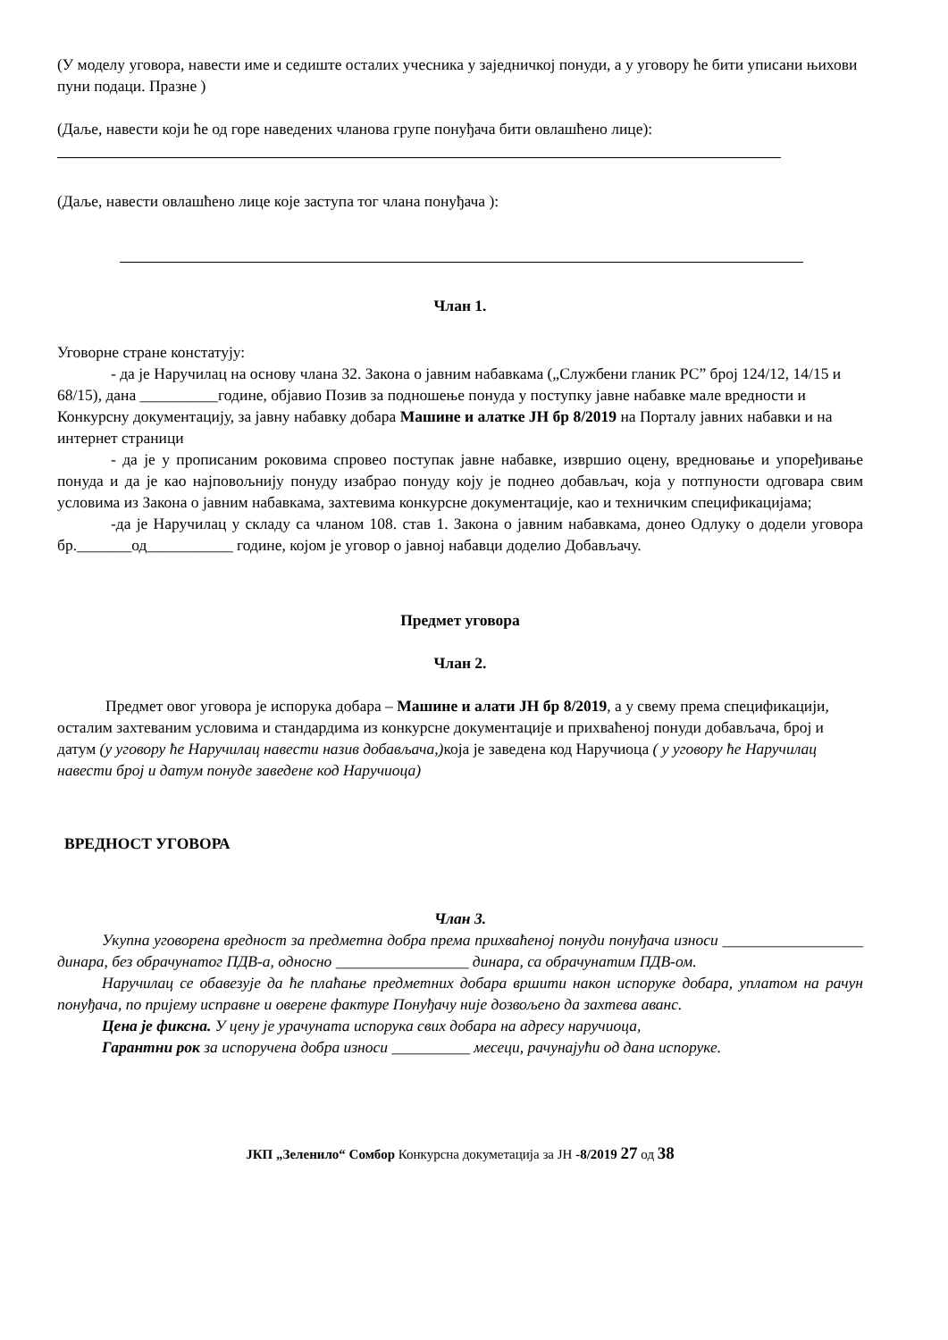(У моделу уговора, навести име и седиште осталих учесника у заједничкој понуди, а у уговору ће бити уписани њихови пуни подаци. Празне )
(Даље, навести који ће од горе наведених чланова групе понуђача бити овлашћено лице):
(Даље, навести овлашћено лице које заступа тог члана понуђача ):
Члан 1.
Уговорне стране констатују:
- да је Наручилац на основу члана 32. Закона о јавним набавкама („Службени гланик РС” број 124/12, 14/15 и 68/15), дана __________године, објавио Позив за подношење понуда у поступку јавне набавке мале вредности и Конкурсну документацију, за јавну набавку добара Машине и алатке ЈН бр 8/2019 на Порталу јавних набавки и на интернет страници
- да је у прописаним роковима спровео поступак јавне набавке, извршио оцену, вредновање и упоређивање понуда и да је као најповољнију понуду изабрао понуду коју је поднео добављач, која у потпуности одговара свим условима из Закона о јавним набавкама, захтевима конкурсне документације, као и техничким спецификацијама;
-да је Наручилац у складу са чланом 108. став 1. Закона о јавним набавкама, донео Одлуку о додели уговора бр._______од___________ године, којом је уговор о јавној набавци доделио Добављачу.
Предмет уговора
Члан 2.
Предмет овог уговора је испорука добара – Машине и алати ЈН бр 8/2019, а у свему према спецификацији, осталим захтеваним условима и стандардима из конкурсне документације и прихваћеној понуди добављача, број и датум (у уговору ће Наручилац навести назив добављача,) која је заведена код Наручиоца ( у уговору ће Наручилац навести број и датум понуде заведене код Наручиоца)
ВРЕДНОСТ УГОВОРА
Члан 3.
Укупна уговорена вредност за предметна добра према прихваћеној понуди понуђача износи __________________ динара, без обрачунатог ПДВ-а, односно _________________ динара, са обрачунатим ПДВ-ом.
Наручилац се обавезује да ће плаћање предметних добара вршити након испоруке добара, уплатом на рачун понуђача, по пријему исправне и оверене фактуре Понуђачу није дозвољено да захтева аванс.
Цена је фиксна. У цену је урачуната испорука свих добара на адресу наручиоца,
Гарантни рок за испоручена добра износи __________ месеци, рачунајући од дана испоруке.
ЈКП „Зеленило“ Сомбор Конкурсна докуметација за ЈН -8/2019 27 од 38